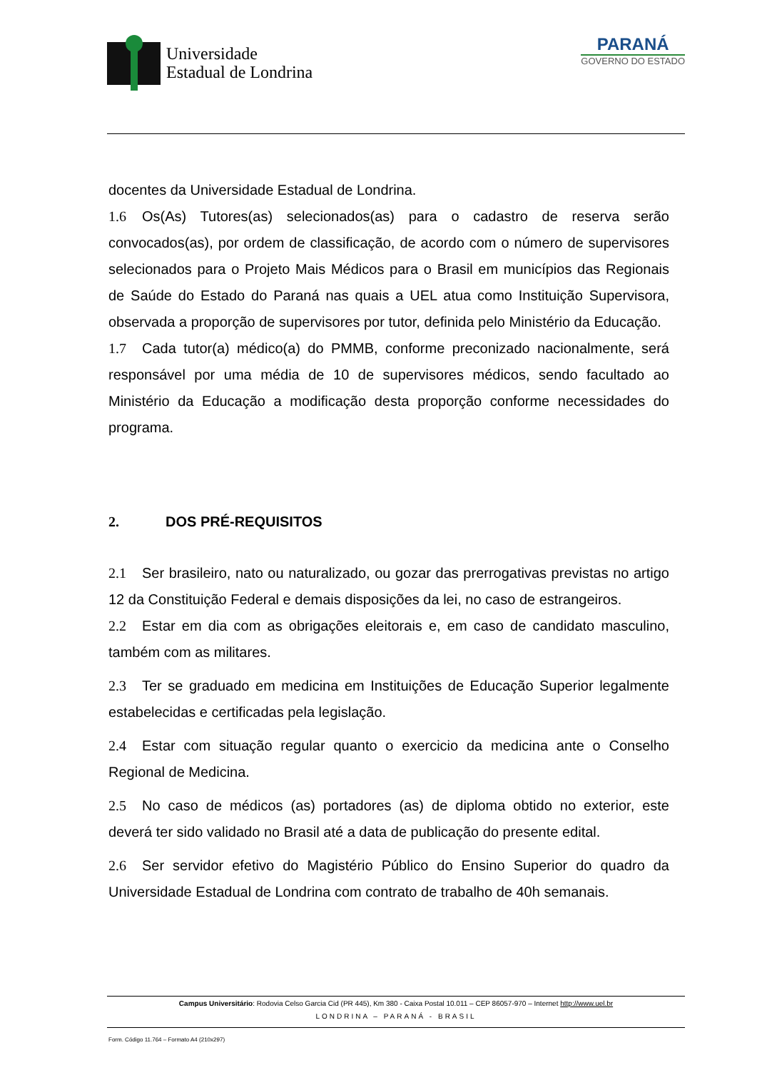Universidade
Estadual de Londrina
PARANÁ
GOVERNO DO ESTADO
docentes da Universidade Estadual de Londrina.
1.6 Os(As) Tutores(as) selecionados(as) para o cadastro de reserva serão convocados(as), por ordem de classificação, de acordo com o número de supervisores selecionados para o Projeto Mais Médicos para o Brasil em municípios das Regionais de Saúde do Estado do Paraná nas quais a UEL atua como Instituição Supervisora, observada a proporção de supervisores por tutor, definida pelo Ministério da Educação.
1.7 Cada tutor(a) médico(a) do PMMB, conforme preconizado nacionalmente, será responsável por uma média de 10 de supervisores médicos, sendo facultado ao Ministério da Educação a modificação desta proporção conforme necessidades do programa.
2. DOS PRÉ-REQUISITOS
2.1 Ser brasileiro, nato ou naturalizado, ou gozar das prerrogativas previstas no artigo 12 da Constituição Federal e demais disposições da lei, no caso de estrangeiros.
2.2 Estar em dia com as obrigações eleitorais e, em caso de candidato masculino, também com as militares.
2.3 Ter se graduado em medicina em Instituições de Educação Superior legalmente estabelecidas e certificadas pela legislação.
2.4 Estar com situação regular quanto o exercicio da medicina ante o Conselho Regional de Medicina.
2.5 No caso de médicos (as) portadores (as) de diploma obtido no exterior, este deverá ter sido validado no Brasil até a data de publicação do presente edital.
2.6 Ser servidor efetivo do Magistério Público do Ensino Superior do quadro da Universidade Estadual de Londrina com contrato de trabalho de 40h semanais.
Campus Universitário: Rodovia Celso Garcia Cid (PR 445), Km 380 - Caixa Postal 10.011 – CEP 86057-970 – Internet http://www.uel.br
LONDRINA – PARANÁ - BRASIL
Form. Código 11.764 – Formato A4 (210x297)